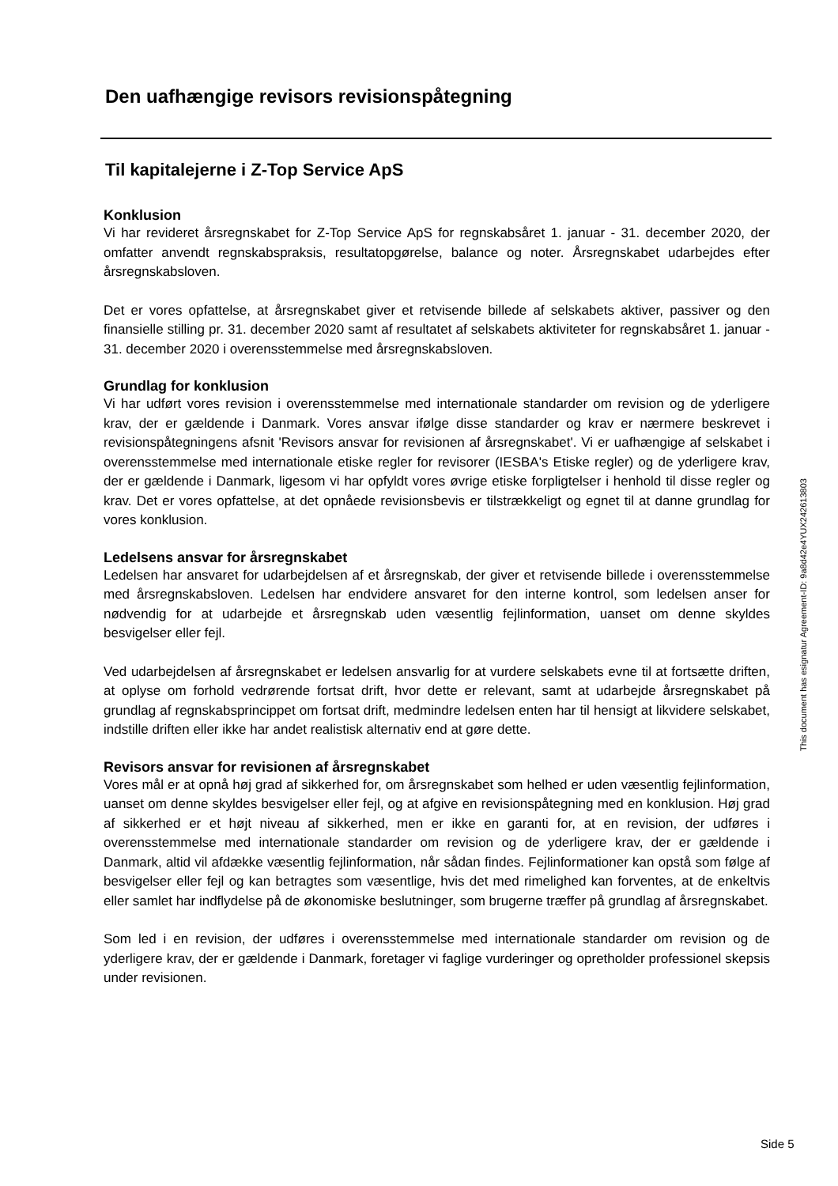Den uafhængige revisors revisionspåtegning
Til kapitalejerne i Z-Top Service ApS
Konklusion
Vi har revideret årsregnskabet for Z-Top Service ApS for regnskabsåret 1. januar - 31. december 2020, der omfatter anvendt regnskabspraksis, resultatopgørelse, balance og noter. Årsregnskabet udarbejdes efter årsregnskabsloven.
Det er vores opfattelse, at årsregnskabet giver et retvisende billede af selskabets aktiver, passiver og den finansielle stilling pr. 31. december 2020 samt af resultatet af selskabets aktiviteter for regnskabsåret 1. januar - 31. december 2020 i overensstemmelse med årsregnskabsloven.
Grundlag for konklusion
Vi har udført vores revision i overensstemmelse med internationale standarder om revision og de yderligere krav, der er gældende i Danmark. Vores ansvar ifølge disse standarder og krav er nærmere beskrevet i revisionspåtegningens afsnit 'Revisors ansvar for revisionen af årsregnskabet'. Vi er uafhængige af selskabet i overensstemmelse med internationale etiske regler for revisorer (IESBA's Etiske regler) og de yderligere krav, der er gældende i Danmark, ligesom vi har opfyldt vores øvrige etiske forpligtelser i henhold til disse regler og krav. Det er vores opfattelse, at det opnåede revisionsbevis er tilstrækkeligt og egnet til at danne grundlag for vores konklusion.
Ledelsens ansvar for årsregnskabet
Ledelsen har ansvaret for udarbejdelsen af et årsregnskab, der giver et retvisende billede i overensstemmelse med årsregnskabsloven. Ledelsen har endvidere ansvaret for den interne kontrol, som ledelsen anser for nødvendig for at udarbejde et årsregnskab uden væsentlig fejlinformation, uanset om denne skyldes besvigelser eller fejl.
Ved udarbejdelsen af årsregnskabet er ledelsen ansvarlig for at vurdere selskabets evne til at fortsætte driften, at oplyse om forhold vedrørende fortsat drift, hvor dette er relevant, samt at udarbejde årsregnskabet på grundlag af regnskabsprincippet om fortsat drift, medmindre ledelsen enten har til hensigt at likvidere selskabet, indstille driften eller ikke har andet realistisk alternativ end at gøre dette.
Revisors ansvar for revisionen af årsregnskabet
Vores mål er at opnå høj grad af sikkerhed for, om årsregnskabet som helhed er uden væsentlig fejlinformation, uanset om denne skyldes besvigelser eller fejl, og at afgive en revisionspåtegning med en konklusion. Høj grad af sikkerhed er et højt niveau af sikkerhed, men er ikke en garanti for, at en revision, der udføres i overensstemmelse med internationale standarder om revision og de yderligere krav, der er gældende i Danmark, altid vil afdække væsentlig fejlinformation, når sådan findes. Fejlinformationer kan opstå som følge af besvigelser eller fejl og kan betragtes som væsentlige, hvis det med rimelighed kan forventes, at de enkeltvis eller samlet har indflydelse på de økonomiske beslutninger, som brugerne træffer på grundlag af årsregnskabet.
Som led i en revision, der udføres i overensstemmelse med internationale standarder om revision og de yderligere krav, der er gældende i Danmark, foretager vi faglige vurderinger og opretholder professionel skepsis under revisionen.
This document has esignatur Agreement-ID: 9a8d42e4YUX242613803
Side 5